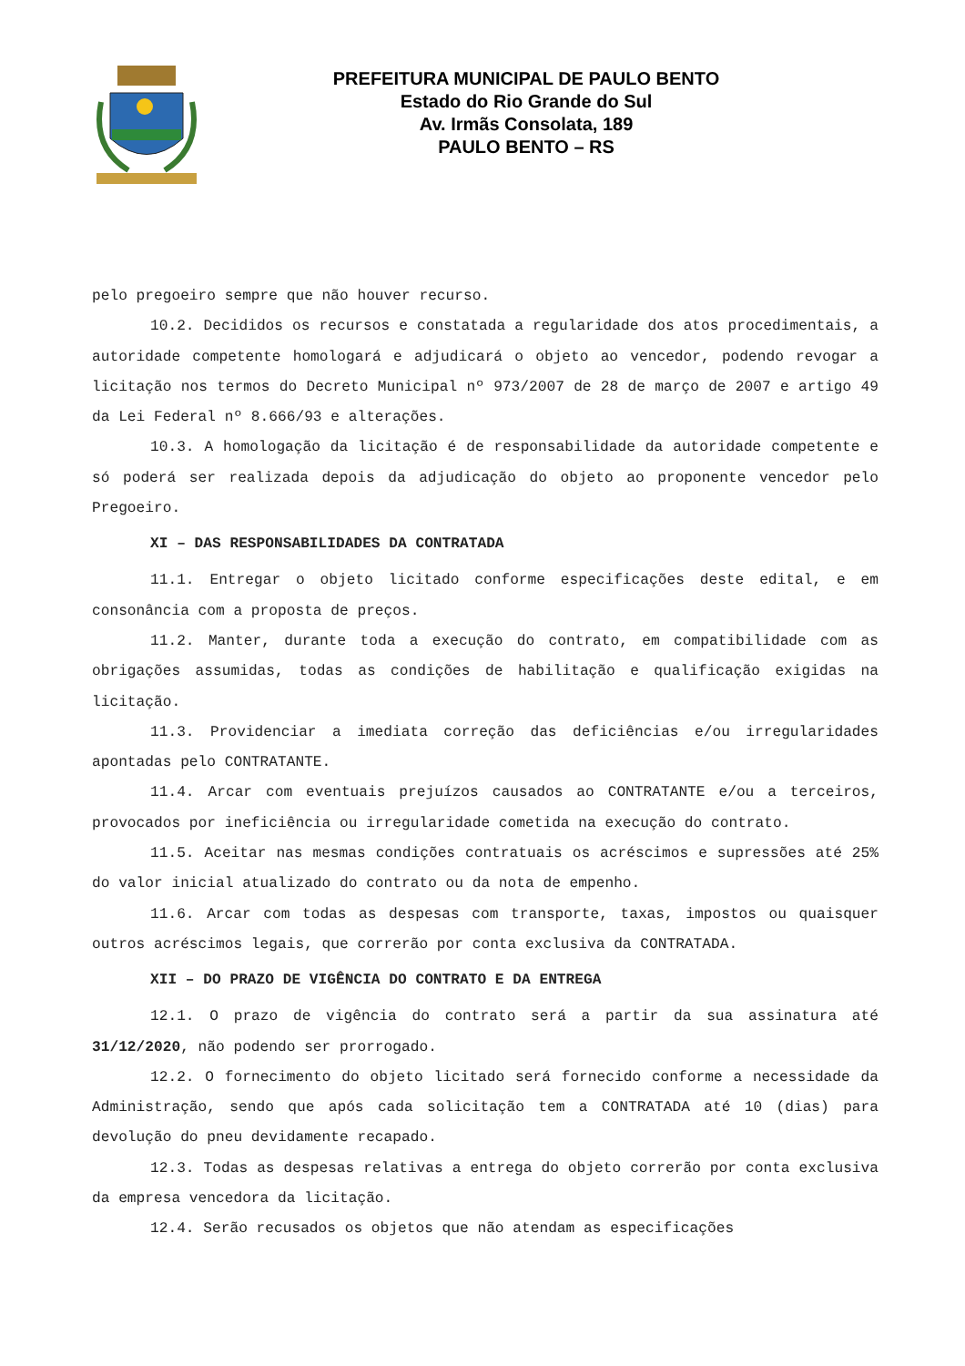PREFEITURA MUNICIPAL DE PAULO BENTO
Estado do Rio Grande do Sul
Av. Irmãs Consolata, 189
PAULO BENTO – RS
pelo pregoeiro sempre que não houver recurso.
10.2. Decididos os recursos e constatada a regularidade dos atos procedimentais, a autoridade competente homologará e adjudicará o objeto ao vencedor, podendo revogar a licitação nos termos do Decreto Municipal nº 973/2007 de 28 de março de 2007 e artigo 49 da Lei Federal nº 8.666/93 e alterações.
10.3. A homologação da licitação é de responsabilidade da autoridade competente e só poderá ser realizada depois da adjudicação do objeto ao proponente vencedor pelo Pregoeiro.
XI – DAS RESPONSABILIDADES DA CONTRATADA
11.1. Entregar o objeto licitado conforme especificações deste edital, e em consonância com a proposta de preços.
11.2. Manter, durante toda a execução do contrato, em compatibilidade com as obrigações assumidas, todas as condições de habilitação e qualificação exigidas na licitação.
11.3. Providenciar a imediata correção das deficiências e/ou irregularidades apontadas pelo CONTRATANTE.
11.4. Arcar com eventuais prejuízos causados ao CONTRATANTE e/ou a terceiros, provocados por ineficiência ou irregularidade cometida na execução do contrato.
11.5. Aceitar nas mesmas condições contratuais os acréscimos e supressões até 25% do valor inicial atualizado do contrato ou da nota de empenho.
11.6. Arcar com todas as despesas com transporte, taxas, impostos ou quaisquer outros acréscimos legais, que correrão por conta exclusiva da CONTRATADA.
XII – DO PRAZO DE VIGÊNCIA DO CONTRATO E DA ENTREGA
12.1. O prazo de vigência do contrato será a partir da sua assinatura até 31/12/2020, não podendo ser prorrogado.
12.2. O fornecimento do objeto licitado será fornecido conforme a necessidade da Administração, sendo que após cada solicitação tem a CONTRATADA até 10 (dias) para devolução do pneu devidamente recapado.
12.3. Todas as despesas relativas a entrega do objeto correrão por conta exclusiva da empresa vencedora da licitação.
12.4. Serão recusados os objetos que não atendam as especificações